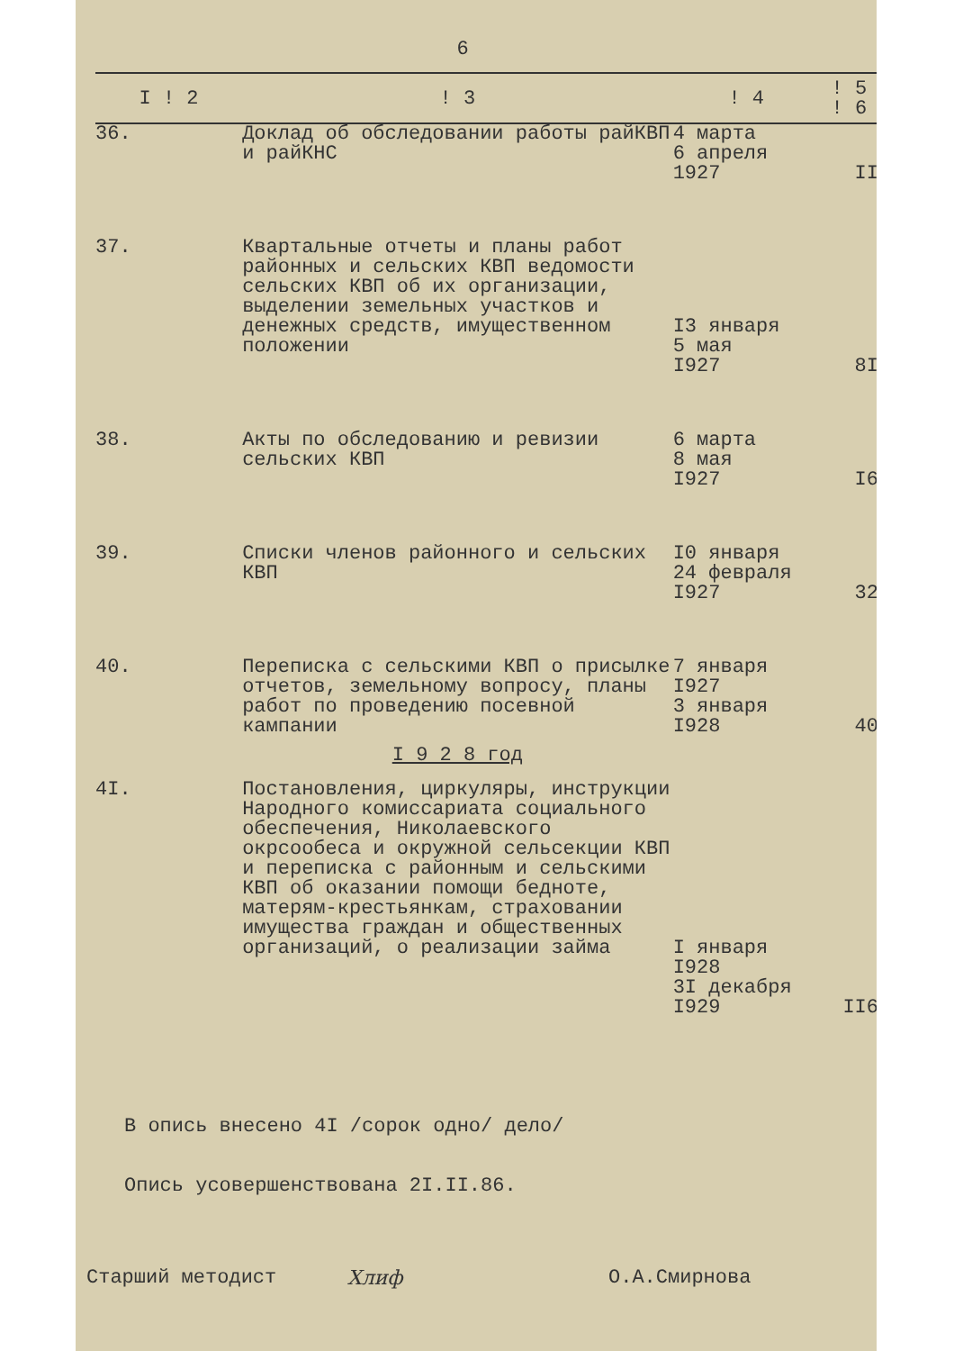6
| I ! 2 | ! 3 | ! 4 | ! 5 ! 6 |
| --- | --- | --- | --- |
| 36. | Доклад об обследовании работы райКВП и райКНС | 4 марта 6 апреля 1927 | II |
| 37. | Квартальные отчеты и планы работ районных и сельских КВП ведомости сельских КВП об их организации, выделении земельных участков и денежных средств, имущественном положении | I3 января 5 мая I927 | 8I |
| 38. | Акты по обследованию и ревизии сельских КВП | 6 марта 8 мая I927 | I6 |
| 39. | Списки членов районного и сельских КВП | I0 января 24 февраля I927 | 32 |
| 40. | Переписка с сельскими КВП о присылке отчетов, земельному вопросу, планы работ по проведению посевной кампании | 7 января I927 3 января I928 | 40 |
| | I 9 2 8 год | | |
| 4I. | Постановления, циркуляры, инструкции Народного комиссариата социального обеспечения, Николаевского окрсообеса и окружной сельсекции КВП и переписка с районным и сельскими КВП об оказании помощи бедноте, матерям-крестьянкам, страховании имущества граждан и общественных организаций, о реализации займа | I января I928 3I декабря I929 | II6 |
В опись внесено 4I /сорок одно/ дело/
Опись усовершенствована 2I.II.86.
Старший методист Хлиф О.А.Смирнова